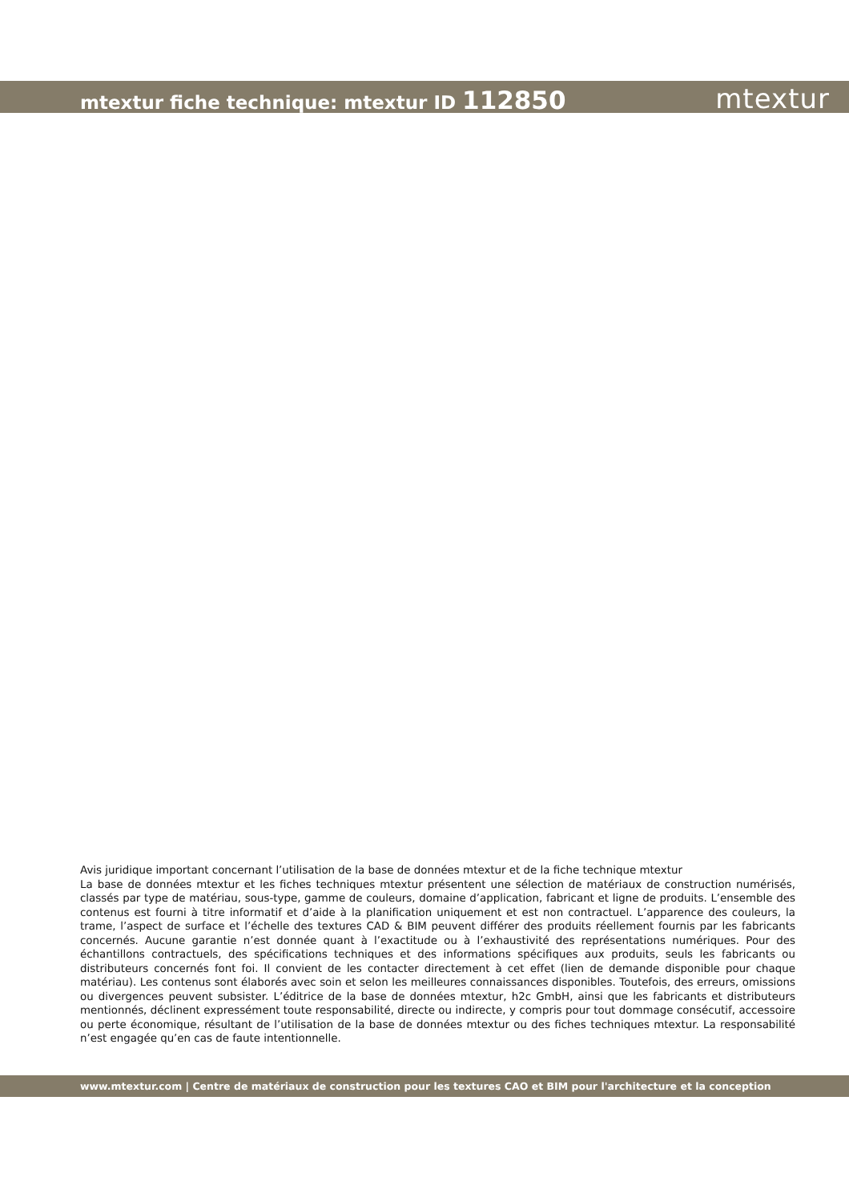mtextur fiche technique: mtextur ID 112850 mtextur
Avis juridique important concernant l’utilisation de la base de données mtextur et de la fiche technique mtextur
La base de données mtextur et les fiches techniques mtextur présentent une sélection de matériaux de construction numérisés, classés par type de matériau, sous-type, gamme de couleurs, domaine d’application, fabricant et ligne de produits. L’ensemble des contenus est fourni à titre informatif et d’aide à la planification uniquement et est non contractuel. L’apparence des couleurs, la trame, l’aspect de surface et l’échelle des textures CAD & BIM peuvent différer des produits réellement fournis par les fabricants concernés. Aucune garantie n’est donnée quant à l’exactitude ou à l’exhaustivité des représentations numériques. Pour des échantillons contractuels, des spécifications techniques et des informations spécifiques aux produits, seuls les fabricants ou distributeurs concernés font foi. Il convient de les contacter directement à cet effet (lien de demande disponible pour chaque matériau). Les contenus sont élaborés avec soin et selon les meilleures connaissances disponibles. Toutefois, des erreurs, omissions ou divergences peuvent subsister. L’éditrice de la base de données mtextur, h2c GmbH, ainsi que les fabricants et distributeurs mentionnés, déclinent expressément toute responsabilité, directe ou indirecte, y compris pour tout dommage consécutif, accessoire ou perte économique, résultant de l’utilisation de la base de données mtextur ou des fiches techniques mtextur. La responsabilité n’est engagée qu’en cas de faute intentionnelle.
www.mtextur.com | Centre de matériaux de construction pour les textures CAO et BIM pour l'architecture et la conception